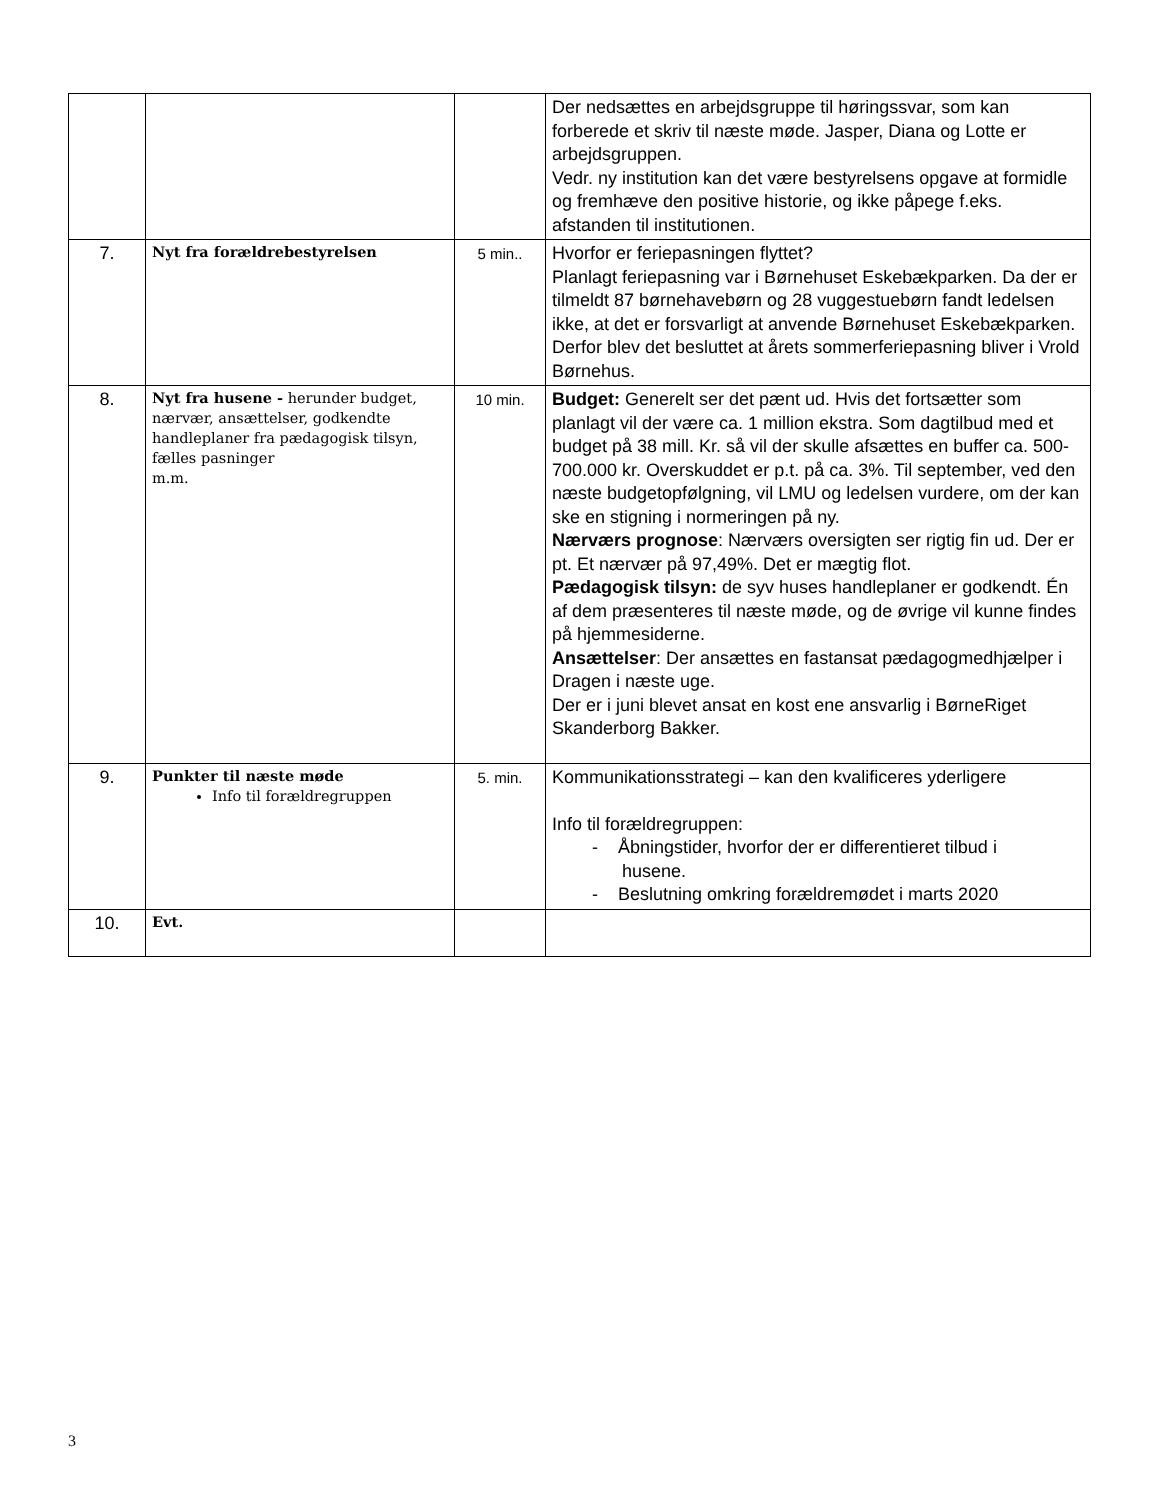| | | | Der nedsættes en arbejdsgruppe til høringssvar, som kan forberede et skriv til næste møde. Jasper, Diana og Lotte er arbejdsgruppen. Vedr. ny institution kan det være bestyrelsens opgave at formidle og fremhæve den positive historie, og ikke påpege f.eks. afstanden til institutionen. |
| 7. | Nyt fra forældrebestyrelsen | 5 min.. | Hvorfor er feriepasningen flyttet? Planlagt feriepasning var i Børnehuset Eskebækparken. Da der er tilmeldt 87 børnehavebørn og 28 vuggestuebørn fandt ledelsen ikke, at det er forsvarligt at anvende Børnehuset Eskebækparken. Derfor blev det besluttet at årets sommerferiepasning bliver i Vrold Børnehus. |
| 8. | Nyt fra husene - herunder budget, nærvær, ansættelser, godkendte handleplaner fra pædagogisk tilsyn, fælles pasninger m.m. | 10 min. | Budget: Generelt ser det pænt ud. Hvis det fortsætter som planlagt vil der være ca. 1 million ekstra. Som dagtilbud med et budget på 38 mill. Kr. så vil der skulle afsættes en buffer ca. 500-700.000 kr. Overskuddet er p.t. på ca. 3%. Til september, ved den næste budgetopfølgning, vil LMU og ledelsen vurdere, om der kan ske en stigning i normeringen på ny. Nærværs prognose : Nærværs oversigten ser rigtig fin ud. Der er pt. Et nærvær på 97,49%. Det er mægtig flot. Pædagogisk tilsyn: de syv huses handleplaner er godkendt. Én af dem præsenteres til næste møde, og de øvrige vil kunne findes på hjemmesiderne. Ansættelser : Der ansættes en fastansat pædagogmedhjælper i Dragen i næste uge. Der er i juni blevet ansat en kost ene ansvarlig i BørneRiget Skanderborg Bakker. |
| 9. | Punkter til næste møde Info til forældregruppen | 5. min. | Kommunikationsstrategi – kan den kvalificeres yderligere Info til forældregruppen: - Åbningstider, hvorfor der er differentieret tilbud i husene. - Beslutning omkring forældremødet i marts 2020 |
| 10. | Evt. | | |
3